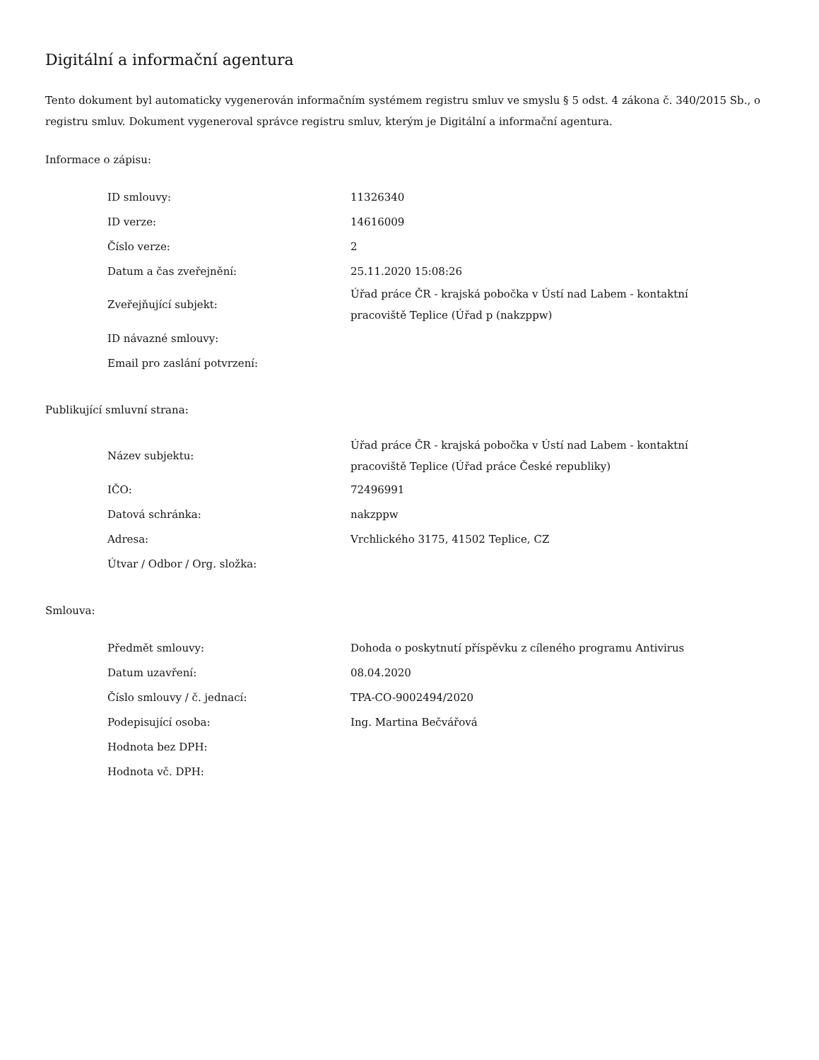Digitální a informační agentura
Tento dokument byl automaticky vygenerován informačním systémem registru smluv ve smyslu § 5 odst. 4 zákona č. 340/2015 Sb., o registru smluv. Dokument vygeneroval správce registru smluv, kterým je Digitální a informační agentura.
Informace o zápisu:
| ID smlouvy: | 11326340 |
| ID verze: | 14616009 |
| Číslo verze: | 2 |
| Datum a čas zveřejnění: | 25.11.2020 15:08:26 |
| Zveřejňující subjekt: | Úřad práce ČR - krajská pobočka v Ústí nad Labem - kontaktní pracoviště Teplice (Úřad p (nakzppw) |
| ID návazné smlouvy: | |
| Email pro zaslání potvrzení: | |
Publikující smluvní strana:
| Název subjektu: | Úřad práce ČR - krajská pobočka v Ústí nad Labem - kontaktní pracoviště Teplice (Úřad práce České republiky) |
| IČO: | 72496991 |
| Datová schránka: | nakzppw |
| Adresa: | Vrchlického 3175, 41502 Teplice, CZ |
| Útvar / Odbor / Org. složka: | |
Smlouva:
| Předmět smlouvy: | Dohoda o poskytnutí příspěvku z cíleného programu Antivirus |
| Datum uzavření: | 08.04.2020 |
| Číslo smlouvy / č. jednací: | TPA-CO-9002494/2020 |
| Podepisující osoba: | Ing. Martina Bečvářová |
| Hodnota bez DPH: | |
| Hodnota vč. DPH: | |